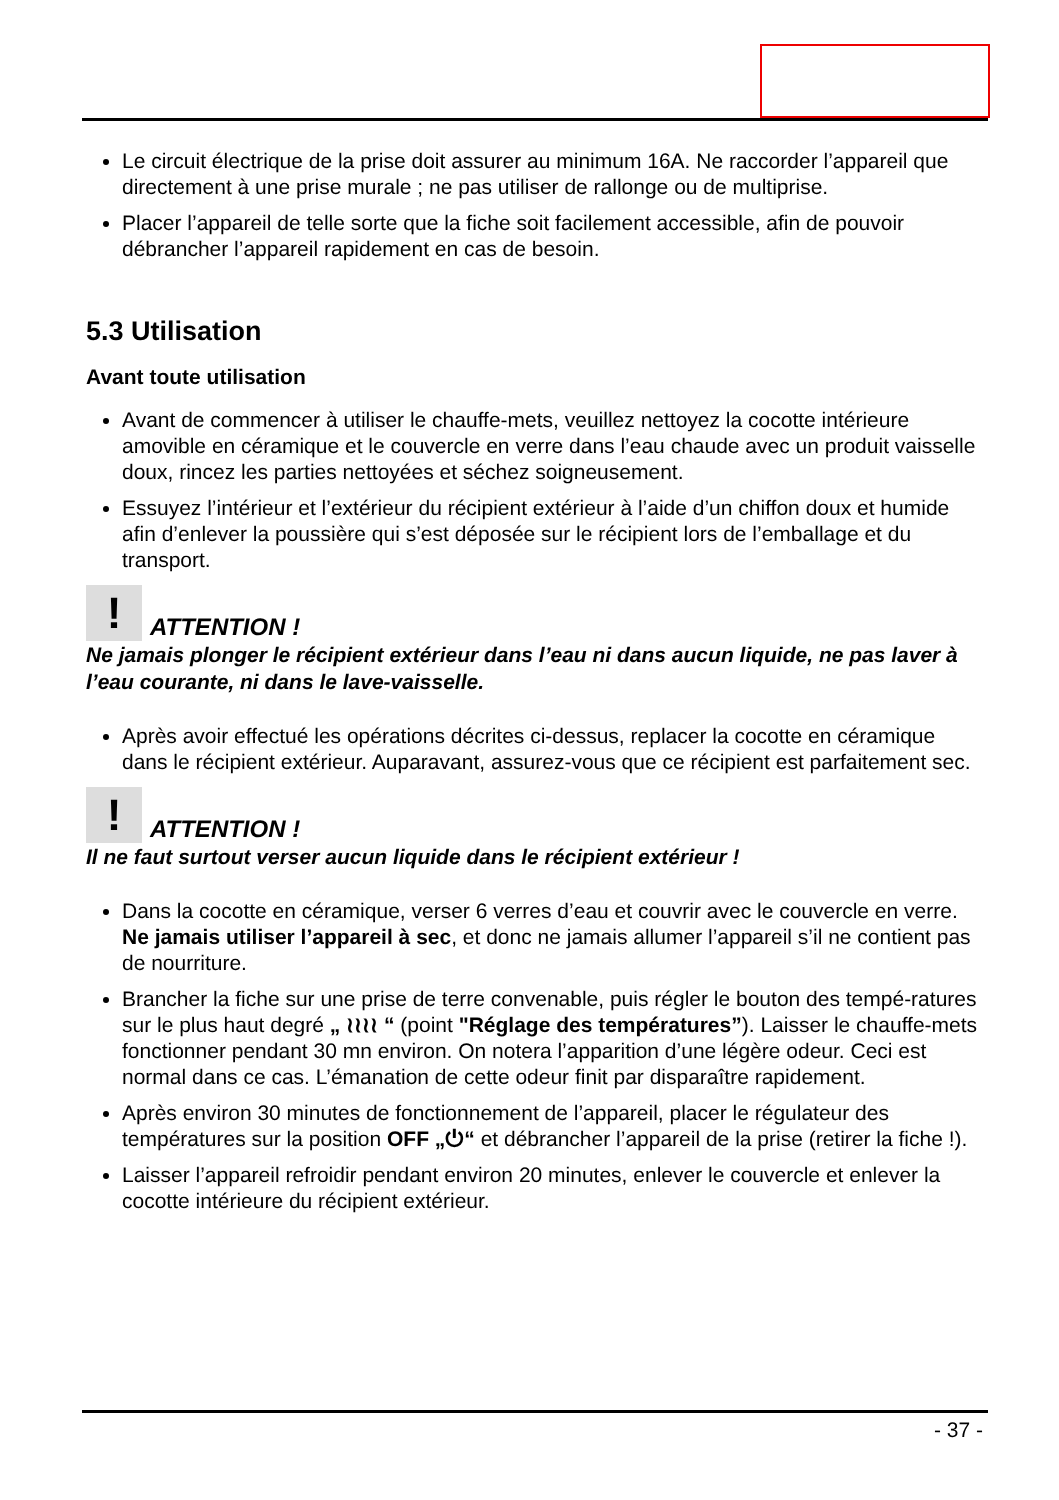Le circuit électrique de la prise doit assurer au minimum 16A. Ne raccorder l’appareil que directement à une prise murale ; ne pas utiliser de rallonge ou de multiprise.
Placer l’appareil de telle sorte que la fiche soit facilement accessible, afin de pouvoir débrancher l’appareil rapidement en cas de besoin.
5.3 Utilisation
Avant toute utilisation
Avant de commencer à utiliser le chauffe-mets, veuillez nettoyez la cocotte intérieure amovible en céramique et le couvercle en verre dans l’eau chaude avec un produit vaisselle doux, rincez les parties nettoyées et séchez soigneusement.
Essuyez l’intérieur et l’extérieur du récipient extérieur à l’aide d’un chiffon doux et humide afin d’enlever la poussière qui s’est déposée sur le récipient lors de l’emballage et du transport.
! ATTENTION !
Ne jamais plonger le récipient extérieur dans l’eau ni dans aucun liquide, ne pas laver à l’eau courante, ni dans le lave-vaisselle.
Après avoir effectué les opérations décrites ci-dessus, replacer la cocotte en céramique dans le récipient extérieur. Auparavant, assurez-vous que ce récipient est parfaitement sec.
! ATTENTION !
Il ne faut surtout verser aucun liquide dans le récipient extérieur !
Dans la cocotte en céramique, verser 6 verres d’eau et couvrir avec le couvercle en verre. Ne jamais utiliser l’appareil à sec, et donc ne jamais allumer l’appareil s’il ne contient pas de nourriture.
Brancher la fiche sur une prise de terre convenable, puis régler le bouton des tempé-ratures sur le plus haut degré „ ≀≀≀≀ “ (point "Réglage des températures”). Laisser le chauffe-mets fonctionner pendant 30 mn environ. On notera l’apparition d’une légère odeur. Ceci est normal dans ce cas. L’émanation de cette odeur finit par disparaître rapidement.
Après environ 30 minutes de fonctionnement de l’appareil, placer le régulateur des températures sur la position OFF „⏻“ et débrancher l’appareil de la prise (retirer la fiche !).
Laisser l’appareil refroidir pendant environ 20 minutes, enlever le couvercle et enlever la cocotte intérieure du récipient extérieur.
- 37 -